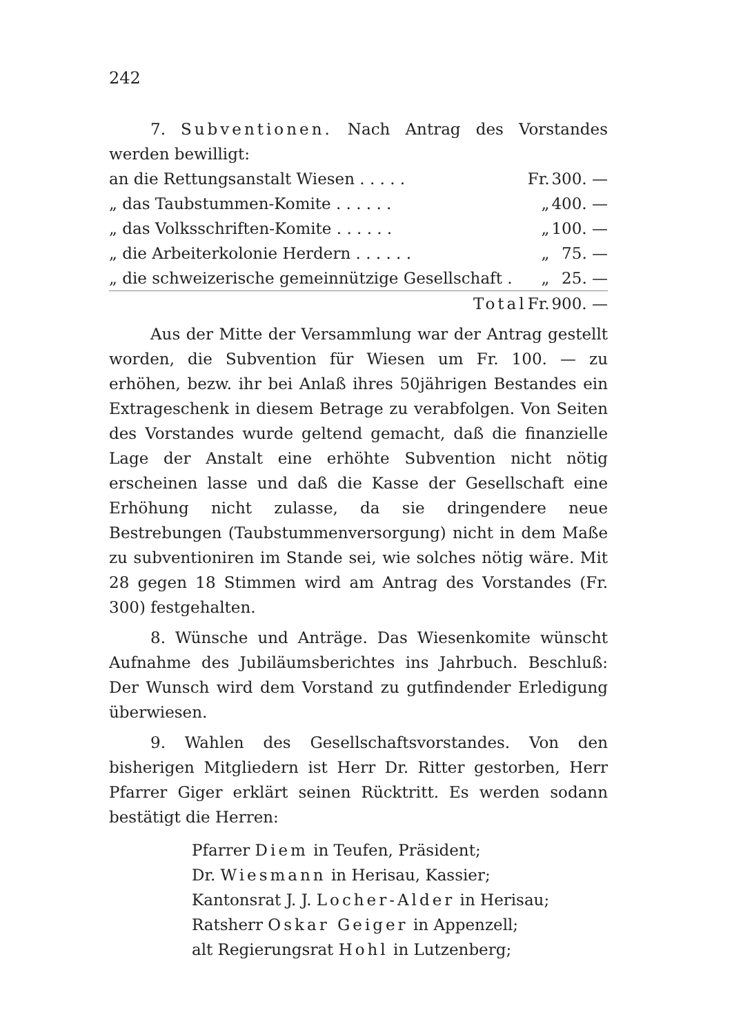242
7. Subventionen. Nach Antrag des Vorstandes werden bewilligt:
| an die Rettungsanstalt Wiesen . . . . . | Fr. | 300. — |
| „ das Taubstummen-Komite . . . . . . | „ | 400. — |
| „ das Volksschriften-Komite . . . . . . | „ | 100. — |
| „ die Arbeiterkolonie Herdern . . . . . . | „ | 75. — |
| „ die schweizerische gemeinnützige Gesellschaft . | „ | 25. — |
| Total | Fr. | 900. — |
Aus der Mitte der Versammlung war der Antrag gestellt worden, die Subvention für Wiesen um Fr. 100. — zu erhöhen, bezw. ihr bei Anlaß ihres 50jährigen Bestandes ein Extrageschenk in diesem Betrage zu verabfolgen. Von Seiten des Vorstandes wurde geltend gemacht, daß die finanzielle Lage der Anstalt eine erhöhte Subvention nicht nötig erscheinen lasse und daß die Kasse der Gesellschaft eine Erhöhung nicht zulasse, da sie dringendere neue Bestrebungen (Taubstummenversorgung) nicht in dem Maße zu subventioniren im Stande sei, wie solches nötig wäre. Mit 28 gegen 18 Stimmen wird am Antrag des Vorstandes (Fr. 300) festgehalten.
8. Wünsche und Anträge. Das Wiesenkomite wünscht Aufnahme des Jubiläumsberichtes ins Jahrbuch. Beschluß: Der Wunsch wird dem Vorstand zu gutfindender Erledigung überwiesen.
9. Wahlen des Gesellschaftsvorstandes. Von den bisherigen Mitgliedern ist Herr Dr. Ritter gestorben, Herr Pfarrer Giger erklärt seinen Rücktritt. Es werden sodann bestätigt die Herren:
Pfarrer Diem in Teufen, Präsident;
Dr. Wiesmann in Herisau, Kassier;
Kantonsrat J. J. Locher-Alder in Herisau;
Ratsherr Oskar Geiger in Appenzell;
alt Regierungsrat Hohl in Lutzenberg;